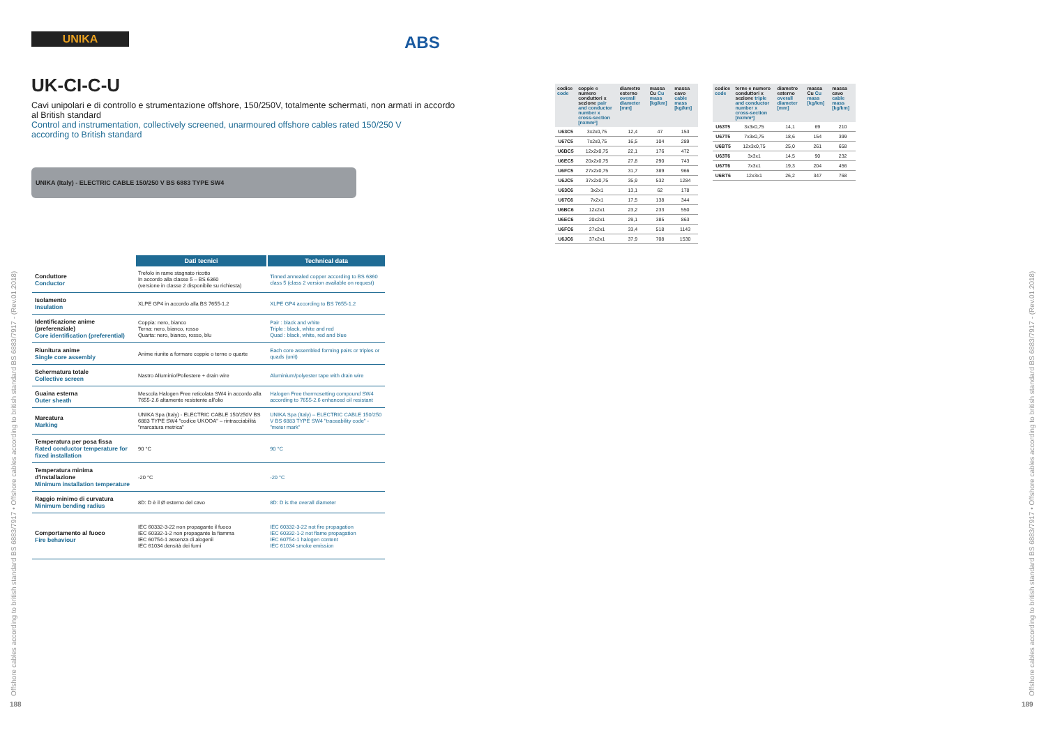UNIKA
ABS
UK-CI-C-U
Cavi unipolari e di controllo e strumentazione offshore, 150/250V, totalmente schermati, non armati in accordo
al British standard
Control and instrumentation, collectively screened, unarmoured offshore cables rated 150/250 V
according to British standard
UNIKA (Italy) - ELECTRIC CABLE 150/250 V BS 6883 TYPE SW4
| | Dati tecnici | Technical data |
| --- | --- | --- |
| Conduttore Conductor | Trefolo in rame stagnato ricotto In accordo alla classe 5 – BS 6360 (versione in classe 2 disponibile su richiesta) | Tinned annealed copper according to BS 6360 class 5 (class 2 version available on request) |
| Isolamento Insulation | XLPE GP4 in accordo alla BS 7655-1.2 | XLPE GP4 according to BS 7655-1.2 |
| Identificazione anime (preferenziale) Core identification (preferential) | Coppia: nero, bianco Terna: nero, bianco, rosso Quarta: nero, bianco, rosso, blu | Pair : black and white Triple : black, white and red Quad : black, white, red and blue |
| Riunitura anime Single core assembly | Anime riunite a formare coppie o terne o quarte | Each core assembled forming pairs or triples or quads (unit) |
| Schermatura totale Collective screen | Nastro Alluminio/Poliestere + drain wire | Aluminium/polyester tape with drain wire |
| Guaina esterna Outer sheath | Mescola Halogen Free reticolata SW4 in accordo alla 7655-2.6 altamente resistente all'olio | Halogen Free thermosetting compound SW4 according to 7655-2.6 enhanced oil resistant |
| Marcatura Marking | UNIKA Spa (Italy) - ELECTRIC CABLE 150/250V BS 6883 TYPE SW4 "codice UKOOA" – rintracciabilità "marcatura metrica" | UNIKA Spa (Italy) – ELECTRIC CABLE 150/250 V BS 6883 TYPE SW4 "traceability code" - "meter mark" |
| Temperatura per posa fissa Rated conductor temperature for fixed installation | 90 °C | 90 °C |
| Temperatura minima d'installazione Minimum installation temperature | -20 °C | -20 °C |
| Raggio minimo di curvatura Minimum bending radius | 8D: D è il Ø esterno del cavo | 8D: D is the overall diameter |
| Comportamento al fuoco Fire behaviour | IEC 60332-3-22 non propagante il fuoco IEC 60332-1-2 non propagante la fiamma IEC 60754-1 assenza di alogenii IEC 61034 densità dei fumi | IEC 60332-3-22 not fire propagation IEC 60332-1-2 not flame propagation IEC 60754-1 halogen content IEC 61034 smoke emission |
| codice code | coppie e numero conduttori x sezione pair and conductor number x cross-section [nxmm²] | diametro esterno overall diameter [mm] | massa Cu Cu mass [kg/km] | massa cavo cable mass [kg/km] |
| --- | --- | --- | --- | --- |
| U63C5 | 3x2x0,75 | 12,4 | 47 | 153 |
| U67C5 | 7x2x0,75 | 16,5 | 104 | 289 |
| U6BC5 | 12x2x0,75 | 22,1 | 176 | 472 |
| U6EC5 | 20x2x0,75 | 27,8 | 290 | 743 |
| U6FC5 | 27x2x0,75 | 31,7 | 389 | 966 |
| U6JC5 | 37x2x0,75 | 35,9 | 532 | 1284 |
| U63C6 | 3x2x1 | 13,1 | 62 | 178 |
| U67C6 | 7x2x1 | 17,5 | 138 | 344 |
| U6BC6 | 12x2x1 | 23,2 | 233 | 550 |
| U6EC6 | 20x2x1 | 29,1 | 385 | 863 |
| U6FC6 | 27x2x1 | 33,4 | 518 | 1143 |
| U6JC6 | 37x2x1 | 37,9 | 708 | 1530 |
| codice code | terne e numero conduttori x sezione triple and conductor number x cross-section [nxmm²] | diametro esterno overall diameter [mm] | massa Cu Cu mass [kg/km] | massa cavo cable mass [kg/km] |
| --- | --- | --- | --- | --- |
| U63T5 | 3x3x0,75 | 14,1 | 69 | 210 |
| U67T5 | 7x3x0,75 | 18,6 | 154 | 399 |
| U6BT5 | 12x3x0,75 | 25,0 | 261 | 658 |
| U63T6 | 3x3x1 | 14,5 | 90 | 232 |
| U67T6 | 7x3x1 | 19,3 | 204 | 456 |
| U6BT6 | 12x3x1 | 26,2 | 347 | 768 |
Offshore cables according to british standard BS 6883/7917 • Offshore cables according to british standard BS 6883/7917 - (Rev.01.2018)
Offshore cables according to british standard BS 6883/7917 • Offshore cables according to british standard BS 6883/7917 - (Rev.01.2018)
188 189